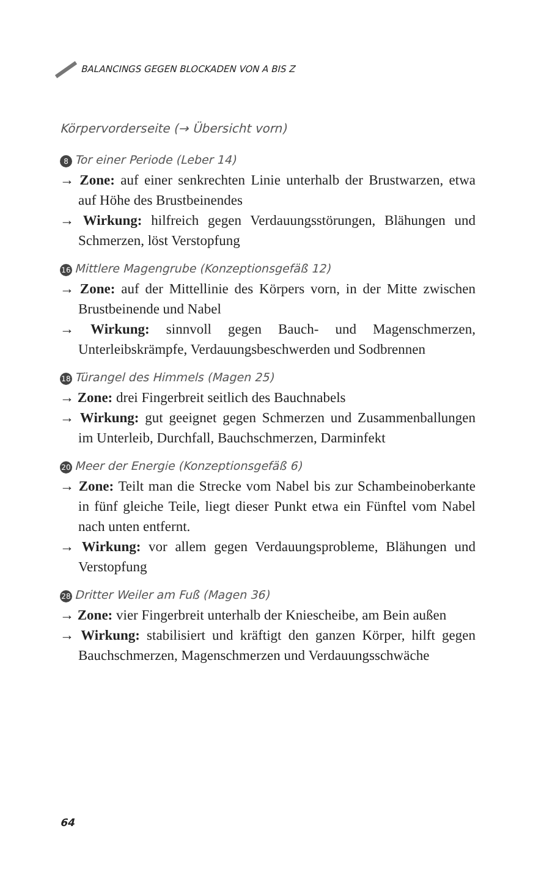BALANCINGS GEGEN BLOCKADEN VON A BIS Z
Körpervorderseite (→ Übersicht vorn)
8 Tor einer Periode (Leber 14)
→ Zone: auf einer senkrechten Linie unterhalb der Brustwarzen, etwa auf Höhe des Brustbeinendes
→ Wirkung: hilfreich gegen Verdauungsstörungen, Blähungen und Schmerzen, löst Verstopfung
16 Mittlere Magengrube (Konzeptionsgefäß 12)
→ Zone: auf der Mittellinie des Körpers vorn, in der Mitte zwischen Brustbeinende und Nabel
→ Wirkung: sinnvoll gegen Bauch- und Magenschmerzen, Unterleibskrämpfe, Verdauungsbeschwerden und Sodbrennen
18 Türangel des Himmels (Magen 25)
→ Zone: drei Fingerbreit seitlich des Bauchnabels
→ Wirkung: gut geeignet gegen Schmerzen und Zusammenballungen im Unterleib, Durchfall, Bauchschmerzen, Darminfekt
20 Meer der Energie (Konzeptionsgefäß 6)
→ Zone: Teilt man die Strecke vom Nabel bis zur Schambeinoberkante in fünf gleiche Teile, liegt dieser Punkt etwa ein Fünftel vom Nabel nach unten entfernt.
→ Wirkung: vor allem gegen Verdauungsprobleme, Blähungen und Verstopfung
28 Dritter Weiler am Fuß (Magen 36)
→ Zone: vier Fingerbreit unterhalb der Kniescheibe, am Bein außen
→ Wirkung: stabilisiert und kräftigt den ganzen Körper, hilft gegen Bauchschmerzen, Magenschmerzen und Verdauungsschwäche
64